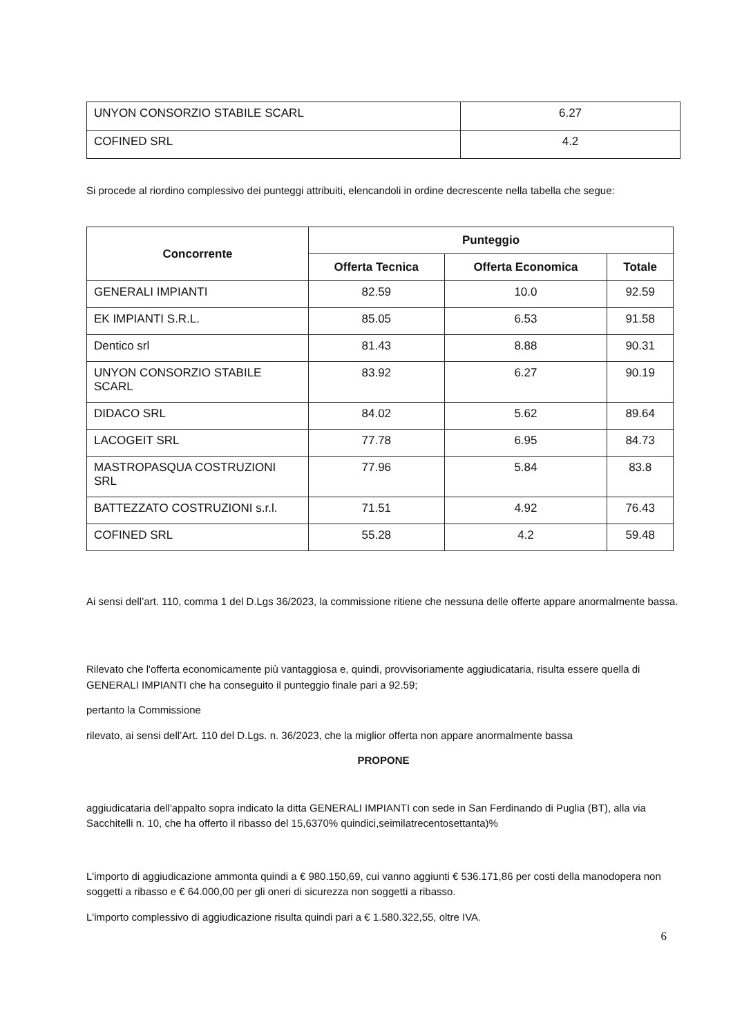| UNYON CONSORZIO STABILE SCARL | 6.27 |
| COFINED SRL | 4.2 |
Si procede al riordino complessivo dei punteggi attribuiti, elencandoli in ordine decrescente nella tabella che segue:
| Concorrente | Punteggio | | |
| --- | --- | --- | --- |
| | Offerta Tecnica | Offerta Economica | Totale |
| GENERALI IMPIANTI | 82.59 | 10.0 | 92.59 |
| EK IMPIANTI S.R.L. | 85.05 | 6.53 | 91.58 |
| Dentico srl | 81.43 | 8.88 | 90.31 |
| UNYON CONSORZIO STABILE SCARL | 83.92 | 6.27 | 90.19 |
| DIDACO SRL | 84.02 | 5.62 | 89.64 |
| LACOGEIT SRL | 77.78 | 6.95 | 84.73 |
| MASTROPASQUA COSTRUZIONI SRL | 77.96 | 5.84 | 83.8 |
| BATTEZZATO COSTRUZIONI s.r.l. | 71.51 | 4.92 | 76.43 |
| COFINED SRL | 55.28 | 4.2 | 59.48 |
Ai sensi dell’art. 110, comma 1 del D.Lgs 36/2023, la commissione ritiene che nessuna delle offerte appare anormalmente bassa.
Rilevato che l'offerta economicamente più vantaggiosa e, quindi, provvisoriamente aggiudicataria, risulta essere quella di GENERALI IMPIANTI che ha conseguito il punteggio finale pari a 92.59;
pertanto la Commissione
rilevato, ai sensi dell’Art. 110 del D.Lgs. n. 36/2023, che la miglior offerta non appare anormalmente bassa
PROPONE
aggiudicataria dell'appalto sopra indicato la ditta GENERALI IMPIANTI con sede in San Ferdinando di Puglia (BT), alla via Sacchitelli n. 10, che ha offerto il ribasso del 15,6370% quindici,seimilatrecentosettanta)%
L'importo di aggiudicazione ammonta quindi a € 980.150,69, cui vanno aggiunti € 536.171,86 per costi della manodopera non soggetti a ribasso e € 64.000,00 per gli oneri di sicurezza non soggetti a ribasso.
L'importo complessivo di aggiudicazione risulta quindi pari a € 1.580.322,55, oltre IVA.
6